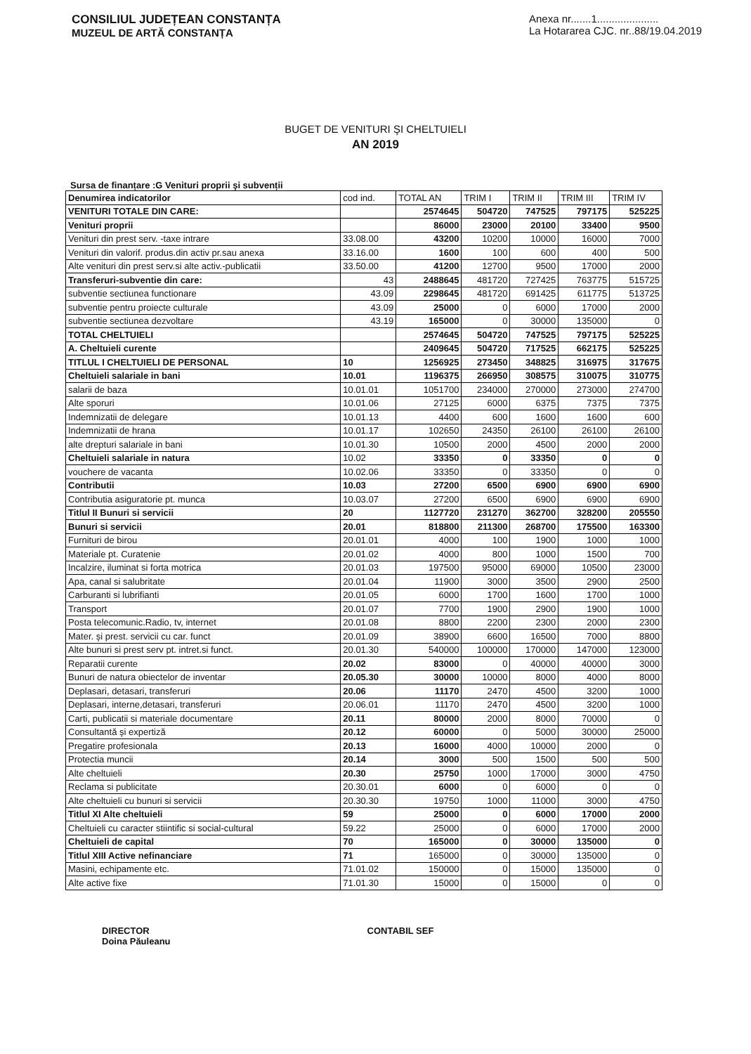CONSILIUL JUDEȚEAN CONSTANȚA
MUZEUL DE ARTĂ CONSTANȚA
Anexa nr.......1.....................
La Hotararea CJC. nr..88/19.04.2019
BUGET DE VENITURI ŞI CHELTUIELI
AN 2019
Sursa de finanțare :G Venituri proprii şi subvenții
| Denumirea indicatorilor | cod ind. | TOTAL AN | TRIM I | TRIM II | TRIM III | TRIM IV |
| --- | --- | --- | --- | --- | --- | --- |
| VENITURI TOTALE DIN CARE: | | 2574645 | 504720 | 747525 | 797175 | 525225 |
| Venituri proprii | | 86000 | 23000 | 20100 | 33400 | 9500 |
| Venituri din prest serv. -taxe intrare | 33.08.00 | 43200 | 10200 | 10000 | 16000 | 7000 |
| Venituri din valorif. produs.din activ pr.sau anexa | 33.16.00 | 1600 | 100 | 600 | 400 | 500 |
| Alte venituri din prest serv.si alte activ.-publicatii | 33.50.00 | 41200 | 12700 | 9500 | 17000 | 2000 |
| Transferuri-subventie din care: | 43 | 2488645 | 481720 | 727425 | 763775 | 515725 |
| subventie sectiunea functionare | 43.09 | 2298645 | 481720 | 691425 | 611775 | 513725 |
| subventie pentru proiecte culturale | 43.09 | 25000 | 0 | 6000 | 17000 | 2000 |
| subventie sectiunea dezvoltare | 43.19 | 165000 | 0 | 30000 | 135000 | 0 |
| TOTAL CHELTUIELI | | 2574645 | 504720 | 747525 | 797175 | 525225 |
| A. Cheltuieli curente | | 2409645 | 504720 | 717525 | 662175 | 525225 |
| TITLUL I CHELTUIELI DE PERSONAL | 10 | 1256925 | 273450 | 348825 | 316975 | 317675 |
| Cheltuieli salariale in bani | 10.01 | 1196375 | 266950 | 308575 | 310075 | 310775 |
| salarii de baza | 10.01.01 | 1051700 | 234000 | 270000 | 273000 | 274700 |
| Alte sporuri | 10.01.06 | 27125 | 6000 | 6375 | 7375 | 7375 |
| Indemnizatii de delegare | 10.01.13 | 4400 | 600 | 1600 | 1600 | 600 |
| Indemnizatii de hrana | 10.01.17 | 102650 | 24350 | 26100 | 26100 | 26100 |
| alte drepturi salariale in bani | 10.01.30 | 10500 | 2000 | 4500 | 2000 | 2000 |
| Cheltuieli salariale in natura | 10.02 | 33350 | 0 | 33350 | 0 | 0 |
| vouchere de vacanta | 10.02.06 | 33350 | 0 | 33350 | 0 | 0 |
| Contributii | 10.03 | 27200 | 6500 | 6900 | 6900 | 6900 |
| Contributia asiguratorie pt. munca | 10.03.07 | 27200 | 6500 | 6900 | 6900 | 6900 |
| Titlul II Bunuri si servicii | 20 | 1127720 | 231270 | 362700 | 328200 | 205550 |
| Bunuri si servicii | 20.01 | 818800 | 211300 | 268700 | 175500 | 163300 |
| Furnituri de birou | 20.01.01 | 4000 | 100 | 1900 | 1000 | 1000 |
| Materiale pt. Curatenie | 20.01.02 | 4000 | 800 | 1000 | 1500 | 700 |
| Incalzire, iluminat si forta motrica | 20.01.03 | 197500 | 95000 | 69000 | 10500 | 23000 |
| Apa, canal si salubritate | 20.01.04 | 11900 | 3000 | 3500 | 2900 | 2500 |
| Carburanti si lubrifianti | 20.01.05 | 6000 | 1700 | 1600 | 1700 | 1000 |
| Transport | 20.01.07 | 7700 | 1900 | 2900 | 1900 | 1000 |
| Posta telecomunic.Radio, tv, internet | 20.01.08 | 8800 | 2200 | 2300 | 2000 | 2300 |
| Mater. şi prest. servicii cu car. funct | 20.01.09 | 38900 | 6600 | 16500 | 7000 | 8800 |
| Alte bunuri si prest serv pt. intret.si funct. | 20.01.30 | 540000 | 100000 | 170000 | 147000 | 123000 |
| Reparatii curente | 20.02 | 83000 | 0 | 40000 | 40000 | 3000 |
| Bunuri de natura obiectelor de inventar | 20.05.30 | 30000 | 10000 | 8000 | 4000 | 8000 |
| Deplasari, detasari, transferuri | 20.06 | 11170 | 2470 | 4500 | 3200 | 1000 |
| Deplasari, interne,detasari, transferuri | 20.06.01 | 11170 | 2470 | 4500 | 3200 | 1000 |
| Carti, publicatii si materiale documentare | 20.11 | 80000 | 2000 | 8000 | 70000 | 0 |
| Consultantă şi expertiză | 20.12 | 60000 | 0 | 5000 | 30000 | 25000 |
| Pregatire profesionala | 20.13 | 16000 | 4000 | 10000 | 2000 | 0 |
| Protectia muncii | 20.14 | 3000 | 500 | 1500 | 500 | 500 |
| Alte cheltuieli | 20.30 | 25750 | 1000 | 17000 | 3000 | 4750 |
| Reclama si publicitate | 20.30.01 | 6000 | 0 | 6000 | 0 | 0 |
| Alte cheltuieli cu bunuri si servicii | 20.30.30 | 19750 | 1000 | 11000 | 3000 | 4750 |
| Titlul XI Alte cheltuieli | 59 | 25000 | 0 | 6000 | 17000 | 2000 |
| Cheltuieli cu caracter stiintific si social-cultural | 59.22 | 25000 | 0 | 6000 | 17000 | 2000 |
| Cheltuieli de capital | 70 | 165000 | 0 | 30000 | 135000 | 0 |
| Titlul XIII Active nefinanciare | 71 | 165000 | 0 | 30000 | 135000 | 0 |
| Masini, echipamente etc. | 71.01.02 | 150000 | 0 | 15000 | 135000 | 0 |
| Alte active fixe | 71.01.30 | 15000 | 0 | 15000 | 0 | 0 |
DIRECTOR
Doina Păuleanu
CONTABIL SEF